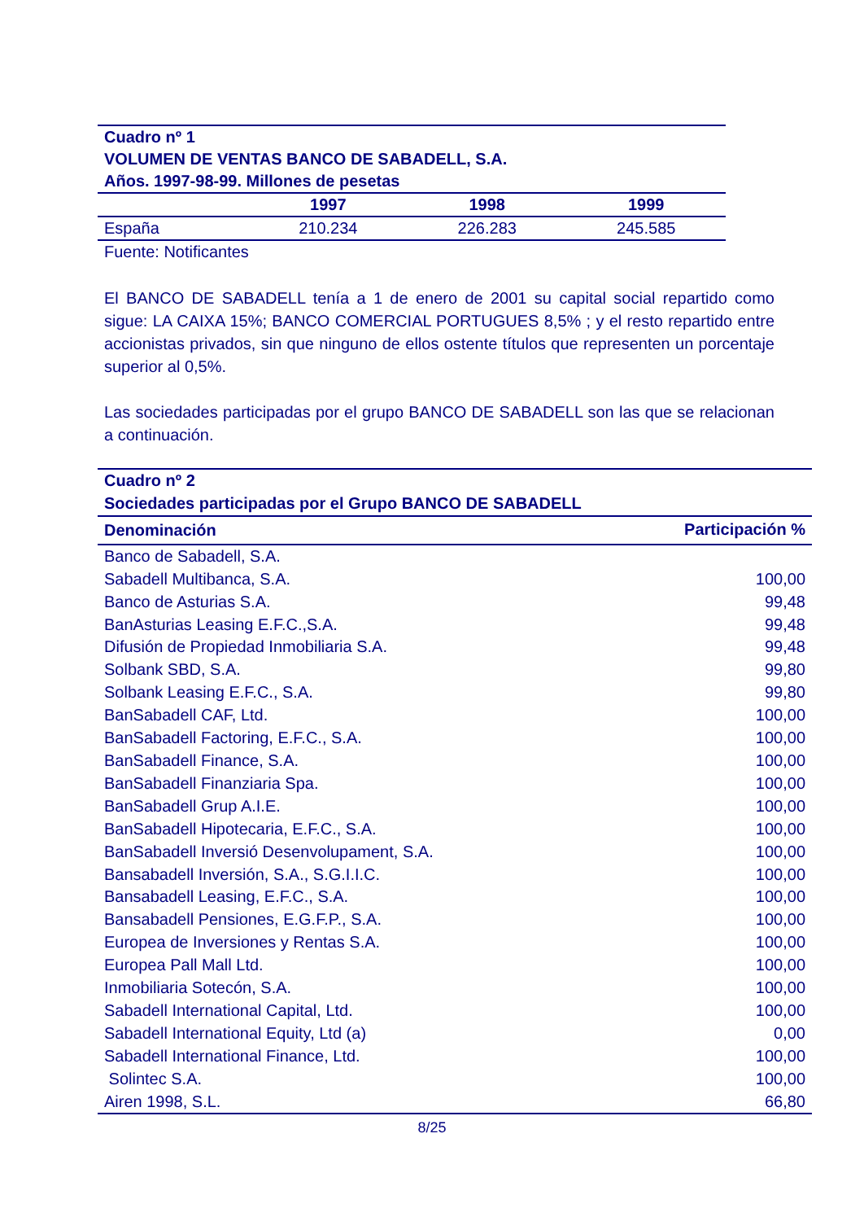| Cuadro nº 1 VOLUMEN DE VENTAS BANCO DE SABADELL, S.A. Años. 1997-98-99. Millones de pesetas | | | |
| | 1997 | 1998 | 1999 |
| España | 210.234 | 226.283 | 245.585 |
| Fuente: Notificantes | | | |
El BANCO DE SABADELL tenía a 1 de enero de 2001 su capital social repartido como sigue: LA CAIXA 15%; BANCO COMERCIAL PORTUGUES 8,5% ; y el resto repartido entre accionistas privados, sin que ninguno de ellos ostente títulos que representen un porcentaje superior al 0,5%.
Las sociedades participadas por el grupo BANCO DE SABADELL son las que se relacionan a continuación.
| Cuadro nº 2 Sociedades participadas por el Grupo BANCO DE SABADELL | |
| Denominación | Participación % |
| Banco de Sabadell, S.A. | |
| Sabadell Multibanca, S.A. | 100,00 |
| Banco de Asturias S.A. | 99,48 |
| BanAsturias Leasing E.F.C.,S.A. | 99,48 |
| Difusión de Propiedad Inmobiliaria S.A. | 99,48 |
| Solbank SBD, S.A. | 99,80 |
| Solbank Leasing E.F.C., S.A. | 99,80 |
| BanSabadell CAF, Ltd. | 100,00 |
| BanSabadell Factoring, E.F.C., S.A. | 100,00 |
| BanSabadell Finance, S.A. | 100,00 |
| BanSabadell Finanziaria Spa. | 100,00 |
| BanSabadell Grup A.I.E. | 100,00 |
| BanSabadell Hipotecaria, E.F.C., S.A. | 100,00 |
| BanSabadell Inversió Desenvolupament, S.A. | 100,00 |
| Bansabadell Inversión, S.A., S.G.I.I.C. | 100,00 |
| Bansabadell Leasing, E.F.C., S.A. | 100,00 |
| Bansabadell Pensiones, E.G.F.P., S.A. | 100,00 |
| Europea de Inversiones y Rentas S.A. | 100,00 |
| Europea Pall Mall Ltd. | 100,00 |
| Inmobiliaria Sotecón, S.A. | 100,00 |
| Sabadell International Capital, Ltd. | 100,00 |
| Sabadell International Equity, Ltd (a) | 0,00 |
| Sabadell International Finance, Ltd. | 100,00 |
| Solintec S.A. | 100,00 |
| Airen 1998, S.L. | 66,80 |
8/25